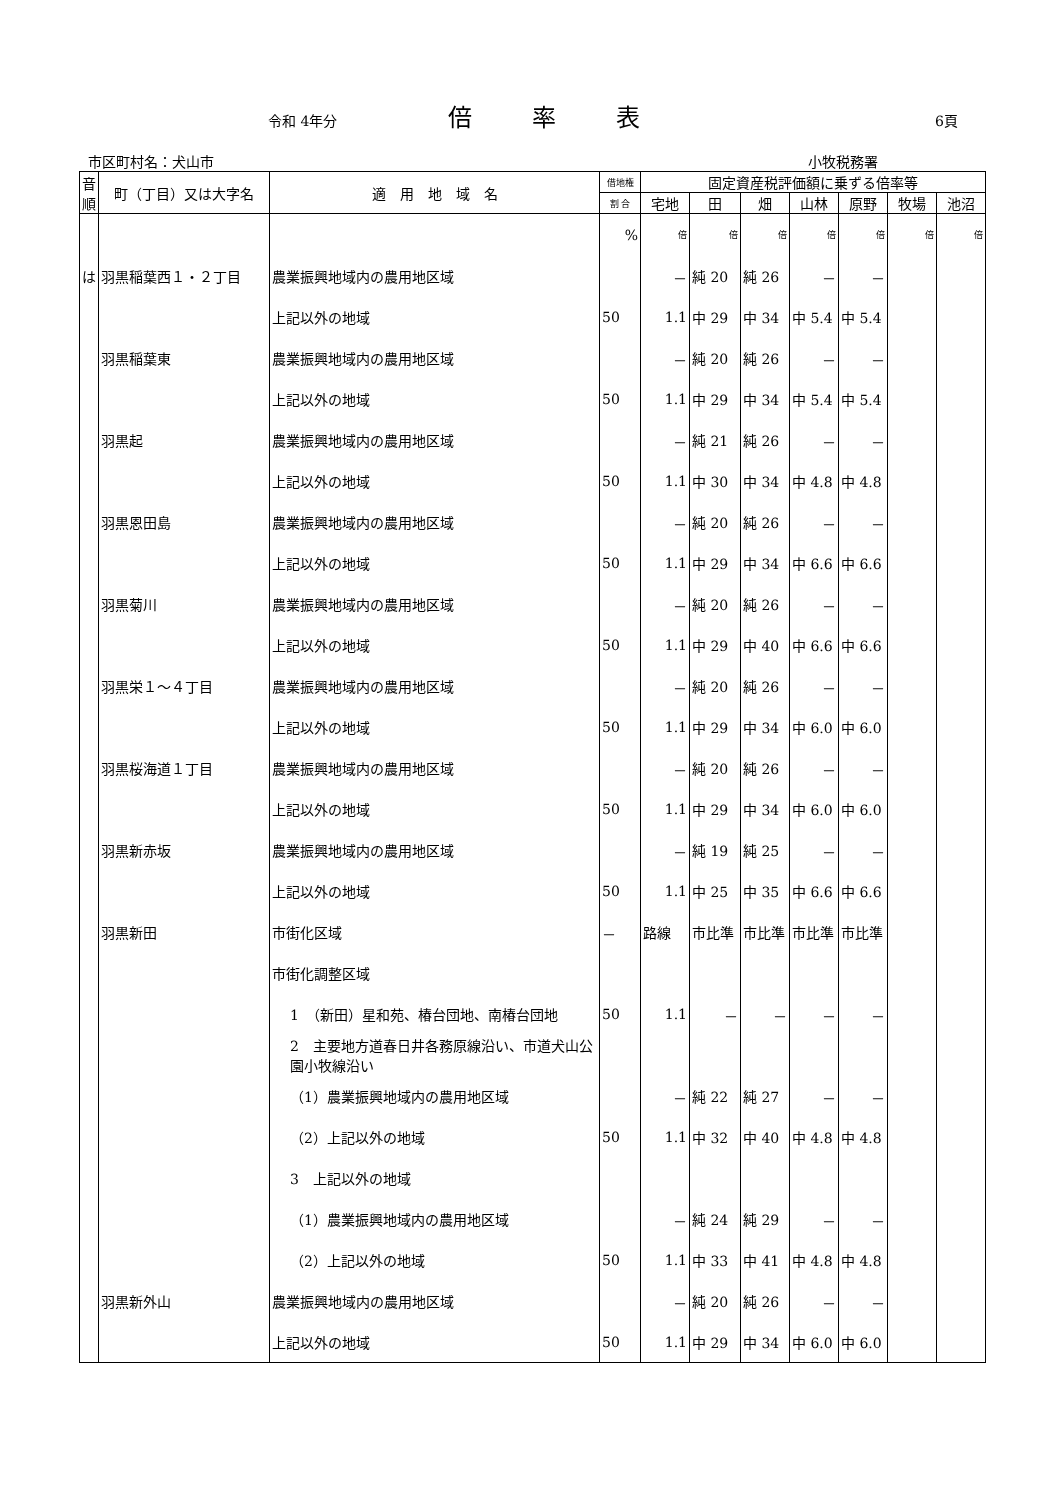令和 4年分 倍率表 6頁
市区町村名：犬山市 小牧税務署
| 音順 | 町（丁目）又は大字名 | 適 用 地 域 名 | 借地権 | 固定資産税評価額に乗ずる倍率等 | | | | | | |
| --- | --- | --- | --- | --- | --- | --- | --- | --- | --- | --- |
| | | | 割 合 | 宅地 | 田 | 畑 | 山林 | 原野 | 牧場 | 池沼 |
| | | | % | 倍 | 倍 | 倍 | 倍 | 倍 | 倍 | 倍 |
| は | 羽黒稲葉西１・２丁目 | 農業振興地域内の農用地区域 | | － | 純 20 | 純 26 | － | － | | |
| | | 上記以外の地域 | 50 | 1.1 | 中 29 | 中 34 | 中 5.4 | 中 5.4 | | |
| | 羽黒稲葉東 | 農業振興地域内の農用地区域 | | － | 純 20 | 純 26 | － | － | | |
| | | 上記以外の地域 | 50 | 1.1 | 中 29 | 中 34 | 中 5.4 | 中 5.4 | | |
| | 羽黒起 | 農業振興地域内の農用地区域 | | － | 純 21 | 純 26 | － | － | | |
| | | 上記以外の地域 | 50 | 1.1 | 中 30 | 中 34 | 中 4.8 | 中 4.8 | | |
| | 羽黒恩田島 | 農業振興地域内の農用地区域 | | － | 純 20 | 純 26 | － | － | | |
| | | 上記以外の地域 | 50 | 1.1 | 中 29 | 中 34 | 中 6.6 | 中 6.6 | | |
| | 羽黒菊川 | 農業振興地域内の農用地区域 | | － | 純 20 | 純 26 | － | － | | |
| | | 上記以外の地域 | 50 | 1.1 | 中 29 | 中 40 | 中 6.6 | 中 6.6 | | |
| | 羽黒栄１～４丁目 | 農業振興地域内の農用地区域 | | － | 純 20 | 純 26 | － | － | | |
| | | 上記以外の地域 | 50 | 1.1 | 中 29 | 中 34 | 中 6.0 | 中 6.0 | | |
| | 羽黒桜海道１丁目 | 農業振興地域内の農用地区域 | | － | 純 20 | 純 26 | － | － | | |
| | | 上記以外の地域 | 50 | 1.1 | 中 29 | 中 34 | 中 6.0 | 中 6.0 | | |
| | 羽黒新赤坂 | 農業振興地域内の農用地区域 | | － | 純 19 | 純 25 | － | － | | |
| | | 上記以外の地域 | 50 | 1.1 | 中 25 | 中 35 | 中 6.6 | 中 6.6 | | |
| | 羽黒新田 | 市街化区域 | － | 路線 | 市比準 | 市比準 | 市比準 | 市比準 | | |
| | | 市街化調整区域 | | | | | | | | |
| | | 1 （新田）星和苑、椿台団地、南椿台団地 | 50 | 1.1 | － | － | － | － | | |
| | | 2 主要地方道春日井各務原線沿い、市道犬山公園小牧線沿い | | | | | | | | |
| | | （1）農業振興地域内の農用地区域 | | － | 純 22 | 純 27 | － | － | | |
| | | （2）上記以外の地域 | 50 | 1.1 | 中 32 | 中 40 | 中 4.8 | 中 4.8 | | |
| | | 3 上記以外の地域 | | | | | | | | |
| | | （1）農業振興地域内の農用地区域 | | － | 純 24 | 純 29 | － | － | | |
| | | （2）上記以外の地域 | 50 | 1.1 | 中 33 | 中 41 | 中 4.8 | 中 4.8 | | |
| | 羽黒新外山 | 農業振興地域内の農用地区域 | | － | 純 20 | 純 26 | － | － | | |
| | | 上記以外の地域 | 50 | 1.1 | 中 29 | 中 34 | 中 6.0 | 中 6.0 | | |